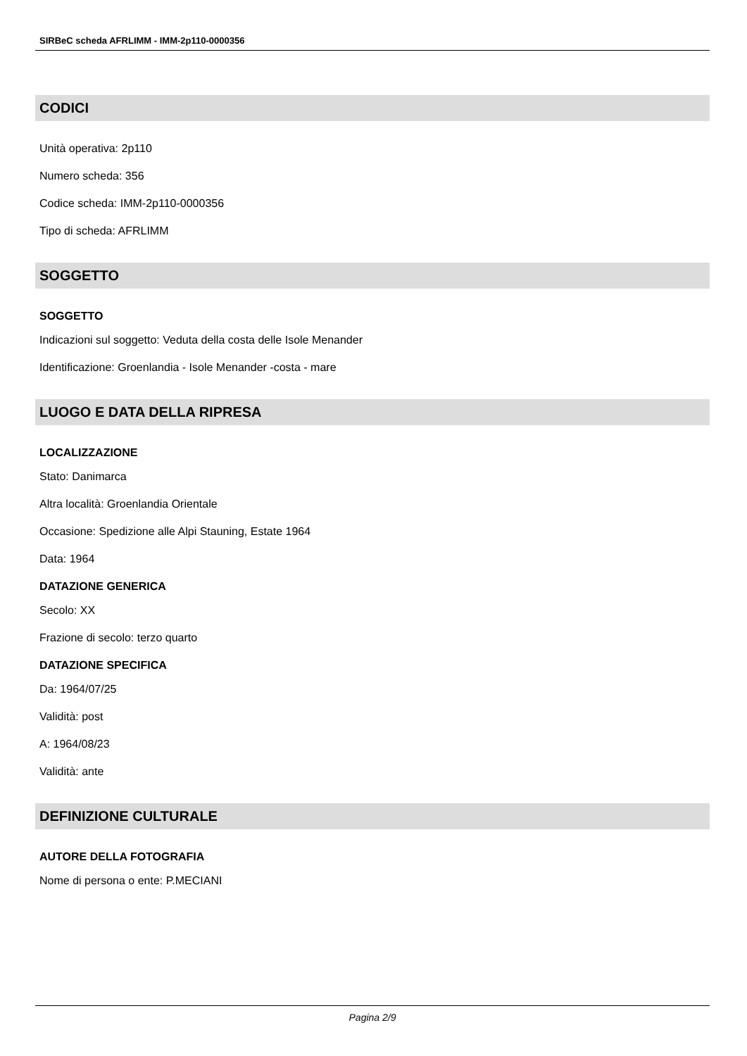SIRBeC scheda AFRLIMM - IMM-2p110-0000356
CODICI
Unità operativa: 2p110
Numero scheda: 356
Codice scheda: IMM-2p110-0000356
Tipo di scheda: AFRLIMM
SOGGETTO
SOGGETTO
Indicazioni sul soggetto: Veduta della costa delle Isole Menander
Identificazione: Groenlandia - Isole Menander -costa - mare
LUOGO E DATA DELLA RIPRESA
LOCALIZZAZIONE
Stato: Danimarca
Altra località: Groenlandia Orientale
Occasione: Spedizione alle Alpi Stauning, Estate 1964
Data: 1964
DATAZIONE GENERICA
Secolo: XX
Frazione di secolo: terzo quarto
DATAZIONE SPECIFICA
Da: 1964/07/25
Validità: post
A: 1964/08/23
Validità: ante
DEFINIZIONE CULTURALE
AUTORE DELLA FOTOGRAFIA
Nome di persona o ente: P.MECIANI
Pagina 2/9